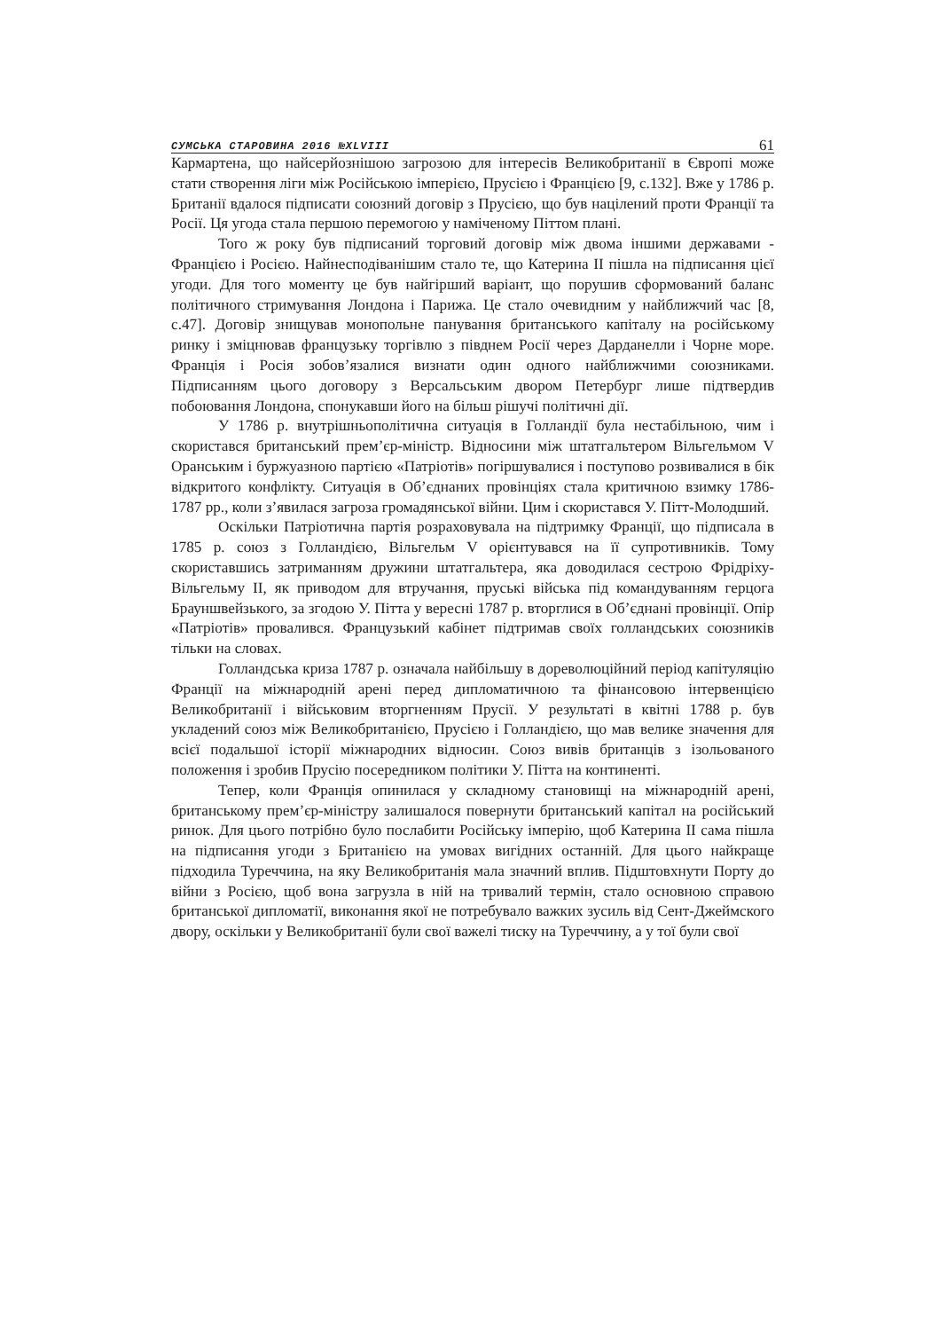СУМСЬКА СТАРОВИНА 2016 №XLVIII 61
Кармартена, що найсерйознішою загрозою для інтересів Великобританії в Європі може стати створення ліги між Російською імперією, Прусією і Францією [9, с.132]. Вже у 1786 р. Британії вдалося підписати союзний договір з Прусією, що був націлений проти Франції та Росії. Ця угода стала першою перемогою у наміченому Піттом плані.
Того ж року був підписаний торговий договір між двома іншими державами - Францією і Росією. Найнесподіванішим стало те, що Катерина II пішла на підписання цієї угоди. Для того моменту це був найгірший варіант, що порушив сформований баланс політичного стримування Лондона і Парижа. Це стало очевидним у найближчий час [8, с.47]. Договір знищував монопольне панування британського капіталу на російському ринку і зміцнював французьку торгівлю з півднем Росії через Дарданелли і Чорне море. Франція і Росія зобов’язалися визнати один одного найближчими союзниками. Підписанням цього договору з Версальським двором Петербург лише підтвердив побоювання Лондона, спонукавши його на більш рішучі політичні дії.
У 1786 р. внутрішньополітична ситуація в Голландії була нестабільною, чим і скористався британський прем’єр-міністр. Відносини між штатгальтером Вільгельмом V Оранським і буржуазною партією «Патріотів» погіршувалися і поступово розвивалися в бік відкритого конфлікту. Ситуація в Об’єднаних провінціях стала критичною взимку 1786-1787 рр., коли з’явилася загроза громадянської війни. Цим і скористався У. Пітт-Молодший.
Оскільки Патріотична партія розраховувала на підтримку Франції, що підписала в 1785 р. союз з Голландією, Вільгельм V орієнтувався на її супротивників. Тому скориставшись затриманням дружини штатгальтера, яка доводилася сестрою Фрідріху-Вільгельму II, як приводом для втручання, пруські війська під командуванням герцога Брауншвейзького, за згодою У. Пітта у вересні 1787 р. вторглися в Об’єднані провінції. Опір «Патріотів» провалився. Французький кабінет підтримав своїх голландських союзників тільки на словах.
Голландська криза 1787 р. означала найбільшу в дореволюційний період капітуляцію Франції на міжнародній арені перед дипломатичною та фінансовою інтервенцією Великобританії і військовим вторгненням Прусії. У результаті в квітні 1788 р. був укладений союз між Великобританією, Прусією і Голландією, що мав велике значення для всієї подальшої історії міжнародних відносин. Союз вивів британців з ізольованого положення і зробив Прусію посередником політики У. Пітта на континенті.
Тепер, коли Франція опинилася у складному становищі на міжнародній арені, британському прем’єр-міністру залишалося повернути британський капітал на російський ринок. Для цього потрібно було послабити Російську імперію, щоб Катерина II сама пішла на підписання угоди з Британією на умовах вигідних останній. Для цього найкраще підходила Туреччина, на яку Великобританія мала значний вплив. Підштовхнути Порту до війни з Росією, щоб вона загрузла в ній на тривалий термін, стало основною справою британської дипломатії, виконання якої не потребувало важких зусиль від Сент-Джеймского двору, оскільки у Великобританії були свої важелі тиску на Туреччину, а у тої були свої